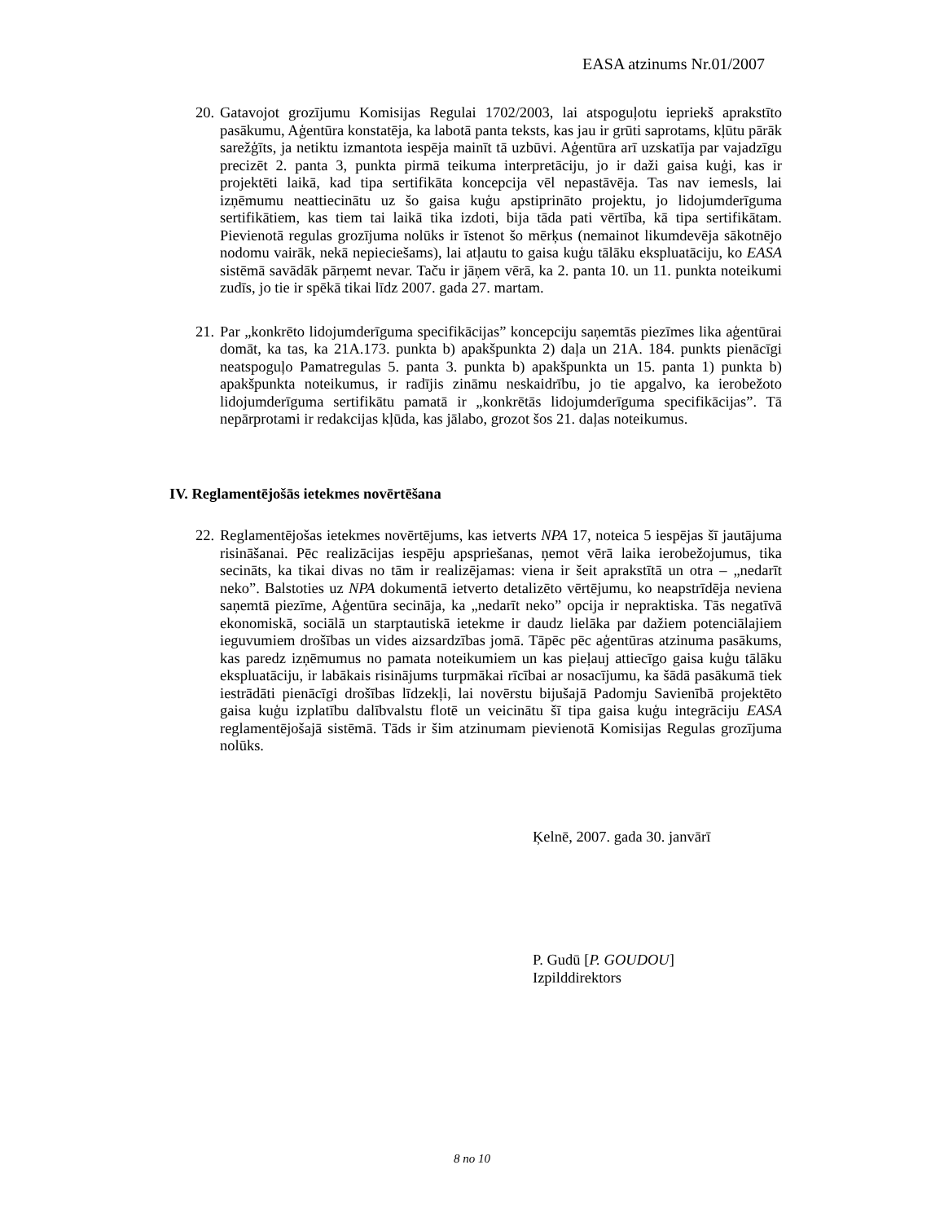EASA atzinums Nr.01/2007
20.
Gatavojot grozījumu Komisijas Regulai 1702/2003, lai atspoguļotu iepriekš aprakstīto pasākumu, Aģentūra konstatēja, ka labotā panta teksts, kas jau ir grūti saprotams, kļūtu pārāk sarežģīts, ja netiktu izmantota iespēja mainīt tā uzbūvi. Aģentūra arī uzskatīja par vajadzīgu precizēt 2. panta 3, punkta pirmā teikuma interpretāciju, jo ir daži gaisa kuģi, kas ir projektēti laikā, kad tipa sertifikāta koncepcija vēl nepastāvēja. Tas nav iemesls, lai izņēmumu neattiecinātu uz šo gaisa kuģu apstiprināto projektu, jo lidojumderīguma sertifikātiem, kas tiem tai laikā tika izdoti, bija tāda pati vērtība, kā tipa sertifikātam. Pievienotā regulas grozījuma nolūks ir īstenot šo mērķus (nemainot likumdevēja sākotnējo nodomu vairāk, nekā nepieciešams), lai atļautu to gaisa kuģu tālāku ekspluatāciju, ko EASA sistēmā savādāk pārņemt nevar. Taču ir jāņem vērā, ka 2. panta 10. un 11. punkta noteikumi zudīs, jo tie ir spēkā tikai līdz 2007. gada 27. martam.
21.
Par „konkrēto lidojumderīguma specifikācijas” koncepciju saņemtās piezīmes lika aģentūrai domāt, ka tas, ka 21A.173. punkta b) apakšpunkta 2) daļa un 21A. 184. punkts pienācīgi neatspoguļo Pamatregulas 5. panta 3. punkta b) apakšpunkta un 15. panta 1) punkta b) apakšpunkta noteikumus, ir radījis zināmu neskaidrību, jo tie apgalvo, ka ierobežoto lidojumderīguma sertifikātu pamatā ir „konkrētās lidojumderīguma specifikācijas”. Tā nepārprotami ir redakcijas kļūda, kas jālabo, grozot šos 21. daļas noteikumus.
IV. Reglamentējošās ietekmes novērtēšana
22.
Reglamentējošas ietekmes novērtējums, kas ietverts NPA 17, noteica 5 iespējas šī jautājuma risināšanai. Pēc realizācijas iespēju apspriešanas, ņemot vērā laika ierobežojumus, tika secināts, ka tikai divas no tām ir realizējamas: viena ir šeit aprakstītā un otra – „nedarīt neko”. Balstoties uz NPA dokumentā ietverto detalizēto vērtējumu, ko neapstrīdēja neviena saņemtā piezīme, Aģentūra secināja, ka „nedarīt neko” opcija ir nepraktiska. Tās negatīvā ekonomiskā, sociālā un starptautiskā ietekme ir daudz lielāka par dažiem potenciālajiem ieguvumiem drošības un vides aizsardzības jomā. Tāpēc pēc aģentūras atzinuma pasākums, kas paredz izņēmumus no pamata noteikumiem un kas pieļauj attiecīgo gaisa kuģu tālāku ekspluatāciju, ir labākais risinājums turpmākai rīcībai ar nosacījumu, ka šādā pasākumā tiek iestrādāti pienācīgi drošības līdzekļi, lai novērstu bijušajā Padomju Savienībā projektēto gaisa kuģu izplatību dalībvalstu flotē un veicinātu šī tipa gaisa kuģu integrāciju EASA reglamentējošajā sistēmā. Tāds ir šim atzinumam pievienotā Komisijas Regulas grozījuma nolūks.
Ķelnē, 2007. gada 30. janvārī
P. Gudū [P. GOUDOU]
Izpilddirektors
8 no 10